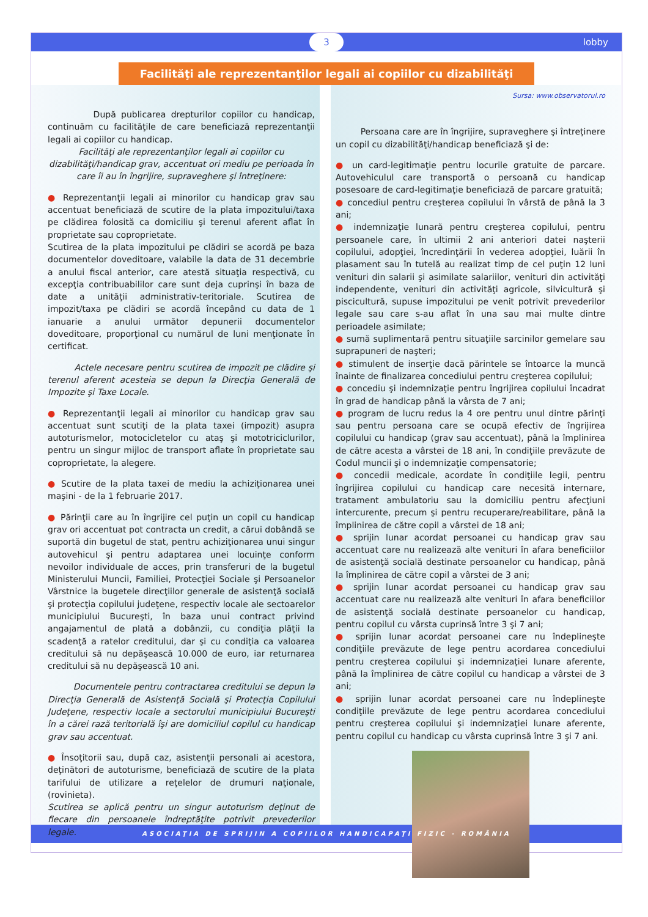3 lobby
Facilităţi ale reprezentanţilor legali ai copiilor cu dizabilităţi
După publicarea drepturilor copiilor cu handicap, continuăm cu facilităţile de care beneficiază reprezentanţii legali ai copiilor cu handicap.
Facilităţi ale reprezentanţilor legali ai copiilor cu dizabilităţi/handicap grav, accentuat ori mediu pe perioada în care îi au în îngrijire, supraveghere şi întreţinere:
● Reprezentanţii legali ai minorilor cu handicap grav sau accentuat beneficiază de scutire de la plata impozitului/taxa pe clădirea folosită ca domiciliu şi terenul aferent aflat în proprietate sau coproprietate.
Scutirea de la plata impozitului pe clădiri se acordă pe baza documentelor doveditoare, valabile la data de 31 decembrie a anului fiscal anterior, care atestă situaţia respectivă, cu excepţia contribuabililor care sunt deja cuprinşi în baza de date a unităţii administrativ-teritoriale. Scutirea de impozit/taxa pe clădiri se acordă începând cu data de 1 ianuarie a anului următor depunerii documentelor doveditoare, proporţional cu numărul de luni menţionate în certificat.
Actele necesare pentru scutirea de impozit pe clădire şi terenul aferent acesteia se depun la Direcţia Generală de Impozite şi Taxe Locale.
● Reprezentanţii legali ai minorilor cu handicap grav sau accentuat sunt scutiţi de la plata taxei (impozit) asupra autoturismelor, motocicletelor cu ataş şi mototriciclurilor, pentru un singur mijloc de transport aflate în proprietate sau coproprietate, la alegere.
● Scutire de la plata taxei de mediu la achiziţionarea unei maşini - de la 1 februarie 2017.
● Părinţii care au în îngrijire cel puţin un copil cu handicap grav ori accentuat pot contracta un credit, a cărui dobândă se suportă din bugetul de stat, pentru achiziţionarea unui singur autovehicul şi pentru adaptarea unei locuinţe conform nevoilor individuale de acces, prin transferuri de la bugetul Ministerului Muncii, Familiei, Protecţiei Sociale şi Persoanelor Vârstnice la bugetele direcţiilor generale de asistenţă socială şi protecţia copilului judeţene, respectiv locale ale sectoarelor municipiului Bucureşti, în baza unui contract privind angajamentul de plată a dobânzii, cu condiţia plăţii la scadenţă a ratelor creditului, dar şi cu condiţia ca valoarea creditului să nu depăşească 10.000 de euro, iar returnarea creditului să nu depăşească 10 ani.
Documentele pentru contractarea creditului se depun la Direcţia Generală de Asistenţă Socială şi Protecţia Copilului Judeţene, respectiv locale a sectorului municipiului Bucureşti în a cărei rază teritorială îşi are domiciliul copilul cu handicap grav sau accentuat.
● Însoţitorii sau, după caz, asistenţii personali ai acestora, deţinători de autoturisme, beneficiază de scutire de la plata tarifului de utilizare a reţelelor de drumuri naţionale, (rovinieta).
Scutirea se aplică pentru un singur autoturism deţinut de fiecare din persoanele îndreptăţite potrivit prevederilor legale.
Sursa: www.observatorul.ro
Persoana care are în îngrijire, supraveghere şi întreţinere un copil cu dizabilităţi/handicap beneficiază şi de:
● un card-legitimaţie pentru locurile gratuite de parcare. Autovehiculul care transportă o persoană cu handicap posesoare de card-legitimaţie beneficiază de parcare gratuită;
● concediul pentru creşterea copilului în vârstă de până la 3 ani;
● indemnizaţie lunară pentru creşterea copilului, pentru persoanele care, în ultimii 2 ani anteriori datei naşterii copilului, adopţiei, încredinţării în vederea adopţiei, luării în plasament sau în tutelă au realizat timp de cel puţin 12 luni venituri din salarii şi asimilate salariilor, venituri din activităţi independente, venituri din activităţi agricole, silvicultură şi piscicultură, supuse impozitului pe venit potrivit prevederilor legale sau care s-au aflat în una sau mai multe dintre perioadele asimilate;
● sumă suplimentară pentru situaţiile sarcinilor gemelare sau suprapuneri de naşteri;
● stimulent de inserţie dacă părintele se întoarce la muncă înainte de finalizarea concediului pentru creşterea copilului;
● concediu şi indemnizaţie pentru îngrijirea copilului încadrat în grad de handicap până la vârsta de 7 ani;
● program de lucru redus la 4 ore pentru unul dintre părinţi sau pentru persoana care se ocupă efectiv de îngrijirea copilului cu handicap (grav sau accentuat), până la împlinirea de către acesta a vârstei de 18 ani, în condiţiile prevăzute de Codul muncii şi o indemnizaţie compensatorie;
● concedii medicale, acordate în condiţiile legii, pentru îngrijirea copilului cu handicap care necesită internare, tratament ambulatoriu sau la domiciliu pentru afecţiuni intercurente, precum şi pentru recuperare/reabilitare, până la împlinirea de către copil a vârstei de 18 ani;
● sprijin lunar acordat persoanei cu handicap grav sau accentuat care nu realizează alte venituri în afara beneficiilor de asistenţă socială destinate persoanelor cu handicap, până la împlinirea de către copil a vârstei de 3 ani;
● sprijin lunar acordat persoanei cu handicap grav sau accentuat care nu realizează alte venituri în afara beneficiilor de asistenţă socială destinate persoanelor cu handicap, pentru copilul cu vârsta cuprinsă între 3 şi 7 ani;
● sprijin lunar acordat persoanei care nu îndeplineşte condiţiile prevăzute de lege pentru acordarea concediului pentru creşterea copilului şi indemnizaţiei lunare aferente, până la împlinirea de către copilul cu handicap a vârstei de 3 ani;
● sprijin lunar acordat persoanei care nu îndeplineşte condiţiile prevăzute de lege pentru acordarea concediului pentru creşterea copilului şi indemnizaţiei lunare aferente, pentru copilul cu handicap cu vârsta cuprinsă între 3 şi 7 ani.
ASOCIAŢIA DE SPRIJIN A COPIILOR HANDICAPAŢI FIZIC - ROMÂNIA